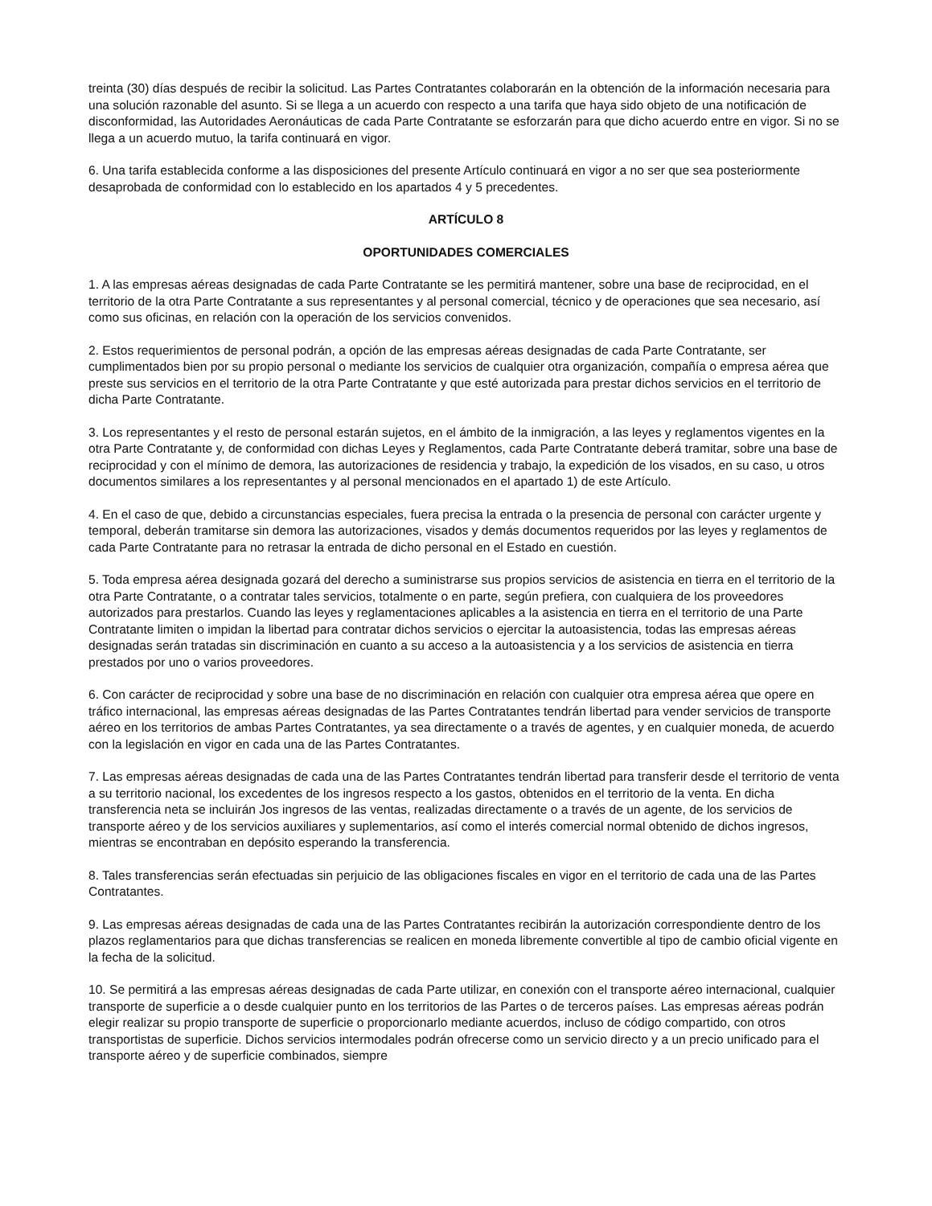treinta (30) días después de recibir la solicitud. Las Partes Contratantes colaborarán en la obtención de la información necesaria para una solución razonable del asunto. Si se llega a un acuerdo con respecto a una tarifa que haya sido objeto de una notificación de disconformidad, las Autoridades Aeronáuticas de cada Parte Contratante se esforzarán para que dicho acuerdo entre en vigor. Si no se llega a un acuerdo mutuo, la tarifa continuará en vigor.
6. Una tarifa establecida conforme a las disposiciones del presente Artículo continuará en vigor a no ser que sea posteriormente desaprobada de conformidad con lo establecido en los apartados 4 y 5 precedentes.
ARTÍCULO 8
OPORTUNIDADES COMERCIALES
1. A las empresas aéreas designadas de cada Parte Contratante se les permitirá mantener, sobre una base de reciprocidad, en el territorio de la otra Parte Contratante a sus representantes y al personal comercial, técnico y de operaciones que sea necesario, así como sus oficinas, en relación con la operación de los servicios convenidos.
2. Estos requerimientos de personal podrán, a opción de las empresas aéreas designadas de cada Parte Contratante, ser cumplimentados bien por su propio personal o mediante los servicios de cualquier otra organización, compañía o empresa aérea que preste sus servicios en el territorio de la otra Parte Contratante y que esté autorizada para prestar dichos servicios en el territorio de dicha Parte Contratante.
3. Los representantes y el resto de personal estarán sujetos, en el ámbito de la inmigración, a las leyes y reglamentos vigentes en la otra Parte Contratante y, de conformidad con dichas Leyes y Reglamentos, cada Parte Contratante deberá tramitar, sobre una base de reciprocidad y con el mínimo de demora, las autorizaciones de residencia y trabajo, la expedición de los visados, en su caso, u otros documentos similares a los representantes y al personal mencionados en el apartado 1) de este Artículo.
4. En el caso de que, debido a circunstancias especiales, fuera precisa la entrada o la presencia de personal con carácter urgente y temporal, deberán tramitarse sin demora las autorizaciones, visados y demás documentos requeridos por las leyes y reglamentos de cada Parte Contratante para no retrasar la entrada de dicho personal en el Estado en cuestión.
5. Toda empresa aérea designada gozará del derecho a suministrarse sus propios servicios de asistencia en tierra en el territorio de la otra Parte Contratante, o a contratar tales servicios, totalmente o en parte, según prefiera, con cualquiera de los proveedores autorizados para prestarlos. Cuando las leyes y reglamentaciones aplicables a la asistencia en tierra en el territorio de una Parte Contratante limiten o impidan la libertad para contratar dichos servicios o ejercitar la autoasistencia, todas las empresas aéreas designadas serán tratadas sin discriminación en cuanto a su acceso a la autoasistencia y a los servicios de asistencia en tierra prestados por uno o varios proveedores.
6. Con carácter de reciprocidad y sobre una base de no discriminación en relación con cualquier otra empresa aérea que opere en tráfico internacional, las empresas aéreas designadas de las Partes Contratantes tendrán libertad para vender servicios de transporte aéreo en los territorios de ambas Partes Contratantes, ya sea directamente o a través de agentes, y en cualquier moneda, de acuerdo con la legislación en vigor en cada una de las Partes Contratantes.
7. Las empresas aéreas designadas de cada una de las Partes Contratantes tendrán libertad para transferir desde el territorio de venta a su territorio nacional, los excedentes de los ingresos respecto a los gastos, obtenidos en el territorio de la venta. En dicha transferencia neta se incluirán Jos ingresos de las ventas, realizadas directamente o a través de un agente, de los servicios de transporte aéreo y de los servicios auxiliares y suplementarios, así como el interés comercial normal obtenido de dichos ingresos, mientras se encontraban en depósito esperando la transferencia.
8. Tales transferencias serán efectuadas sin perjuicio de las obligaciones fiscales en vigor en el territorio de cada una de las Partes Contratantes.
9. Las empresas aéreas designadas de cada una de las Partes Contratantes recibirán la autorización correspondiente dentro de los plazos reglamentarios para que dichas transferencias se realicen en moneda libremente convertible al tipo de cambio oficial vigente en la fecha de la solicitud.
10. Se permitirá a las empresas aéreas designadas de cada Parte utilizar, en conexión con el transporte aéreo internacional, cualquier transporte de superficie a o desde cualquier punto en los territorios de las Partes o de terceros países. Las empresas aéreas podrán elegir realizar su propio transporte de superficie o proporcionarlo mediante acuerdos, incluso de código compartido, con otros transportistas de superficie. Dichos servicios intermodales podrán ofrecerse como un servicio directo y a un precio unificado para el transporte aéreo y de superficie combinados, siempre